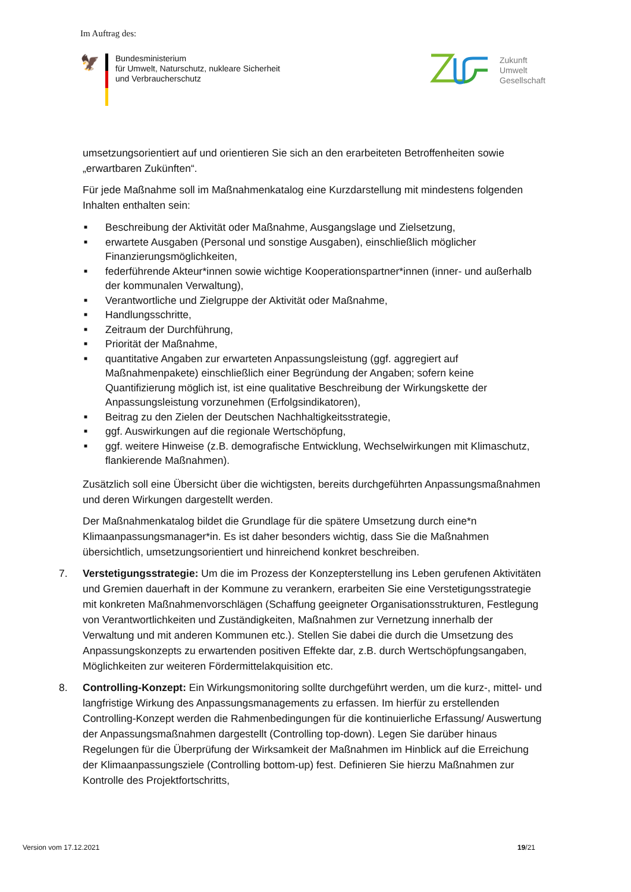Im Auftrag des:
🦅
Bundesministerium
für Umwelt, Naturschutz, nukleare Sicherheit
und Verbraucherschutz
Zukunft
Umwelt
Gesellschaft
umsetzungsorientiert auf und orientieren Sie sich an den erarbeiteten Betroffenheiten sowie „erwartbaren Zukünften“.
Für jede Maßnahme soll im Maßnahmenkatalog eine Kurzdarstellung mit mindestens folgenden Inhalten enthalten sein:
■ Beschreibung der Aktivität oder Maßnahme, Ausgangslage und Zielsetzung,
■ erwartete Ausgaben (Personal und sonstige Ausgaben), einschließlich möglicher Finanzierungsmöglichkeiten,
■ federführende Akteur*innen sowie wichtige Kooperationspartner*innen (inner- und außerhalb der kommunalen Verwaltung),
■ Verantwortliche und Zielgruppe der Aktivität oder Maßnahme,
■ Handlungsschritte,
■ Zeitraum der Durchführung,
■ Priorität der Maßnahme,
■ quantitative Angaben zur erwarteten Anpassungsleistung (ggf. aggregiert auf Maßnahmenpakete) einschließlich einer Begründung der Angaben; sofern keine Quantifizierung möglich ist, ist eine qualitative Beschreibung der Wirkungskette der Anpassungsleistung vorzunehmen (Erfolgsindikatoren),
■ Beitrag zu den Zielen der Deutschen Nachhaltigkeitsstrategie,
■ ggf. Auswirkungen auf die regionale Wertschöpfung,
■ ggf. weitere Hinweise (z.B. demografische Entwicklung, Wechselwirkungen mit Klimaschutz, flankierende Maßnahmen).
Zusätzlich soll eine Übersicht über die wichtigsten, bereits durchgeführten Anpassungsmaßnahmen und deren Wirkungen dargestellt werden.
Der Maßnahmenkatalog bildet die Grundlage für die spätere Umsetzung durch eine*n Klimaanpassungsmanager*in. Es ist daher besonders wichtig, dass Sie die Maßnahmen übersichtlich, umsetzungsorientiert und hinreichend konkret beschreiben.
7. Verstetigungsstrategie: Um die im Prozess der Konzepterstellung ins Leben gerufenen Aktivitäten und Gremien dauerhaft in der Kommune zu verankern, erarbeiten Sie eine Verstetigungsstrategie mit konkreten Maßnahmenvorschlägen (Schaffung geeigneter Organisationsstrukturen, Festlegung von Verantwortlichkeiten und Zuständigkeiten, Maßnahmen zur Vernetzung innerhalb der Verwaltung und mit anderen Kommunen etc.). Stellen Sie dabei die durch die Umsetzung des Anpassungskonzepts zu erwartenden positiven Effekte dar, z.B. durch Wertschöpfungsangaben, Möglichkeiten zur weiteren Fördermittelakquisition etc.
8. Controlling-Konzept: Ein Wirkungsmonitoring sollte durchgeführt werden, um die kurz-, mittel- und langfristige Wirkung des Anpassungsmanagements zu erfassen. Im hierfür zu erstellenden Controlling-Konzept werden die Rahmenbedingungen für die kontinuierliche Erfassung/ Auswertung der Anpassungsmaßnahmen dargestellt (Controlling top-down). Legen Sie darüber hinaus Regelungen für die Überprüfung der Wirksamkeit der Maßnahmen im Hinblick auf die Erreichung der Klimaanpassungsziele (Controlling bottom-up) fest. Definieren Sie hierzu Maßnahmen zur Kontrolle des Projektfortschritts,
Version vom 17.12.2021 19/21